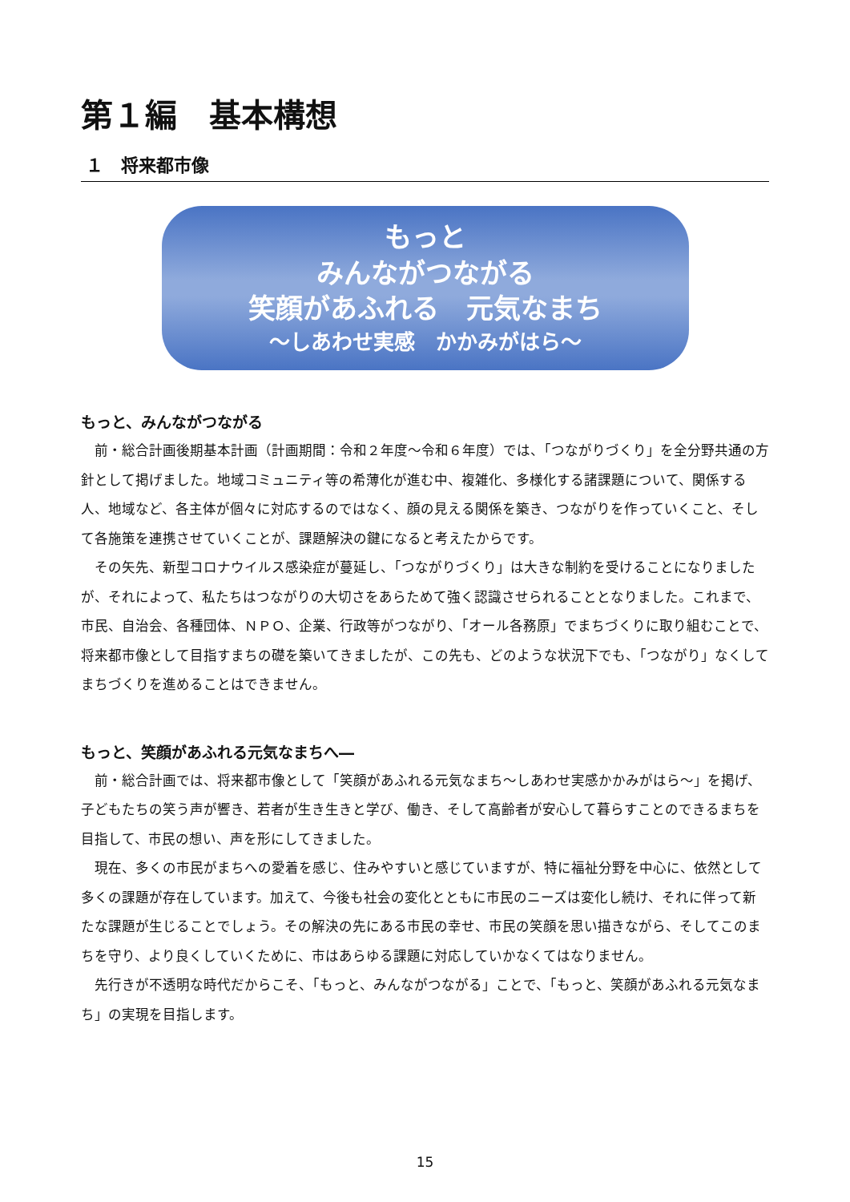第１編　基本構想
１　将来都市像
もっと
みんながつながる
笑顔があふれる　元気なまち
～しあわせ実感　かかみがはら～
もっと、みんながつながる
前・総合計画後期基本計画（計画期間：令和２年度～令和６年度）では、「つながりづくり」を全分野共通の方針として掲げました。地域コミュニティ等の希薄化が進む中、複雑化、多様化する諸課題について、関係する人、地域など、各主体が個々に対応するのではなく、顔の見える関係を築き、つながりを作っていくこと、そして各施策を連携させていくことが、課題解決の鍵になると考えたからです。
その矢先、新型コロナウイルス感染症が蔓延し、「つながりづくり」は大きな制約を受けることになりましたが、それによって、私たちはつながりの大切さをあらためて強く認識させられることとなりました。これまで、市民、自治会、各種団体、ＮＰＯ、企業、行政等がつながり、「オール各務原」でまちづくりに取り組むことで、将来都市像として目指すまちの礎を築いてきましたが、この先も、どのような状況下でも、「つながり」なくしてまちづくりを進めることはできません。
もっと、笑顔があふれる元気なまちへ―
前・総合計画では、将来都市像として「笑顔があふれる元気なまち～しあわせ実感かかみがはら～」を掲げ、子どもたちの笑う声が響き、若者が生き生きと学び、働き、そして高齢者が安心して暮らすことのできるまちを目指して、市民の想い、声を形にしてきました。
現在、多くの市民がまちへの愛着を感じ、住みやすいと感じていますが、特に福祉分野を中心に、依然として多くの課題が存在しています。加えて、今後も社会の変化とともに市民のニーズは変化し続け、それに伴って新たな課題が生じることでしょう。その解決の先にある市民の幸せ、市民の笑顔を思い描きながら、そしてこのまちを守り、より良くしていくために、市はあらゆる課題に対応していかなくてはなりません。
先行きが不透明な時代だからこそ、「もっと、みんながつながる」ことで、「もっと、笑顔があふれる元気なまち」の実現を目指します。
15